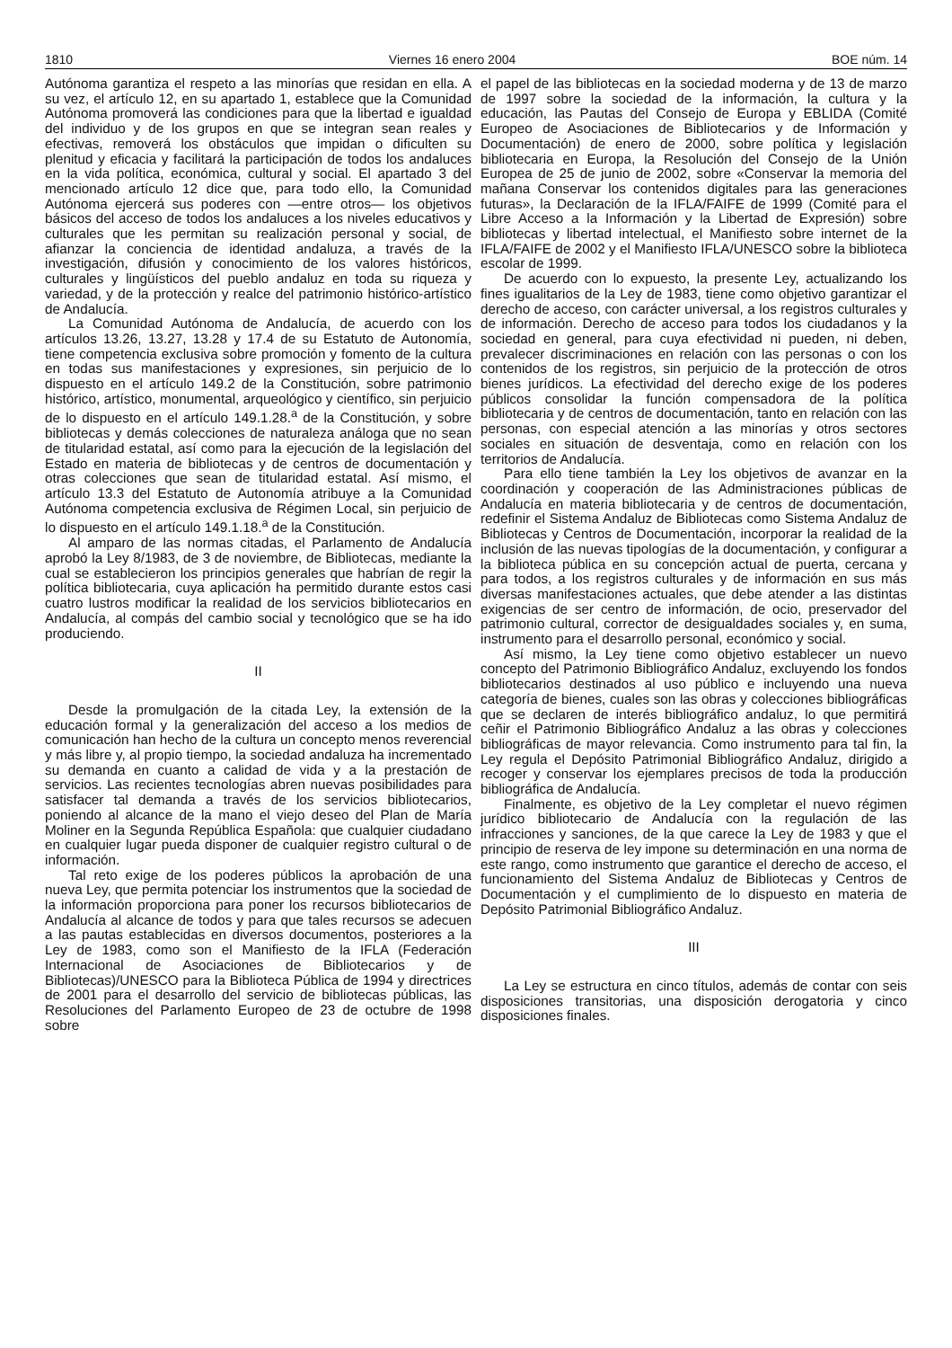1810 Viernes 16 enero 2004 BOE núm. 14
Autónoma garantiza el respeto a las minorías que residan en ella. A su vez, el artículo 12, en su apartado 1, establece que la Comunidad Autónoma promoverá las condiciones para que la libertad e igualdad del individuo y de los grupos en que se integran sean reales y efectivas, removerá los obstáculos que impidan o dificulten su plenitud y eficacia y facilitará la participación de todos los andaluces en la vida política, económica, cultural y social. El apartado 3 del mencionado artículo 12 dice que, para todo ello, la Comunidad Autónoma ejercerá sus poderes con —entre otros— los objetivos básicos del acceso de todos los andaluces a los niveles educativos y culturales que les permitan su realización personal y social, de afianzar la conciencia de identidad andaluza, a través de la investigación, difusión y conocimiento de los valores históricos, culturales y lingüísticos del pueblo andaluz en toda su riqueza y variedad, y de la protección y realce del patrimonio histórico-artístico de Andalucía.
La Comunidad Autónoma de Andalucía, de acuerdo con los artículos 13.26, 13.27, 13.28 y 17.4 de su Estatuto de Autonomía, tiene competencia exclusiva sobre promoción y fomento de la cultura en todas sus manifestaciones y expresiones, sin perjuicio de lo dispuesto en el artículo 149.2 de la Constitución, sobre patrimonio histórico, artístico, monumental, arqueológico y científico, sin perjuicio de lo dispuesto en el artículo 149.1.28.<sup>a</sup> de la Constitución, y sobre bibliotecas y demás colecciones de naturaleza análoga que no sean de titularidad estatal, así como para la ejecución de la legislación del Estado en materia de bibliotecas y de centros de documentación y otras colecciones que sean de titularidad estatal. Así mismo, el artículo 13.3 del Estatuto de Autonomía atribuye a la Comunidad Autónoma competencia exclusiva de Régimen Local, sin perjuicio de lo dispuesto en el artículo 149.1.18.<sup>a</sup> de la Constitución.
Al amparo de las normas citadas, el Parlamento de Andalucía aprobó la Ley 8/1983, de 3 de noviembre, de Bibliotecas, mediante la cual se establecieron los principios generales que habrían de regir la política bibliotecaria, cuya aplicación ha permitido durante estos casi cuatro lustros modificar la realidad de los servicios bibliotecarios en Andalucía, al compás del cambio social y tecnológico que se ha ido produciendo.
II
Desde la promulgación de la citada Ley, la extensión de la educación formal y la generalización del acceso a los medios de comunicación han hecho de la cultura un concepto menos reverencial y más libre y, al propio tiempo, la sociedad andaluza ha incrementado su demanda en cuanto a calidad de vida y a la prestación de servicios. Las recientes tecnologías abren nuevas posibilidades para satisfacer tal demanda a través de los servicios bibliotecarios, poniendo al alcance de la mano el viejo deseo del Plan de María Moliner en la Segunda República Española: que cualquier ciudadano en cualquier lugar pueda disponer de cualquier registro cultural o de información.
Tal reto exige de los poderes públicos la aprobación de una nueva Ley, que permita potenciar los instrumentos que la sociedad de la información proporciona para poner los recursos bibliotecarios de Andalucía al alcance de todos y para que tales recursos se adecuen a las pautas establecidas en diversos documentos, posteriores a la Ley de 1983, como son el Manifiesto de la IFLA (Federación Internacional de Asociaciones de Bibliotecarios y de Bibliotecas)/UNESCO para la Biblioteca Pública de 1994 y directrices de 2001 para el desarrollo del servicio de bibliotecas públicas, las Resoluciones del Parlamento Europeo de 23 de octubre de 1998 sobre
el papel de las bibliotecas en la sociedad moderna y de 13 de marzo de 1997 sobre la sociedad de la información, la cultura y la educación, las Pautas del Consejo de Europa y EBLIDA (Comité Europeo de Asociaciones de Bibliotecarios y de Información y Documentación) de enero de 2000, sobre política y legislación bibliotecaria en Europa, la Resolución del Consejo de la Unión Europea de 25 de junio de 2002, sobre «Conservar la memoria del mañana Conservar los contenidos digitales para las generaciones futuras», la Declaración de la IFLA/FAIFE de 1999 (Comité para el Libre Acceso a la Información y la Libertad de Expresión) sobre bibliotecas y libertad intelectual, el Manifiesto sobre internet de la IFLA/FAIFE de 2002 y el Manifiesto IFLA/UNESCO sobre la biblioteca escolar de 1999.
De acuerdo con lo expuesto, la presente Ley, actualizando los fines igualitarios de la Ley de 1983, tiene como objetivo garantizar el derecho de acceso, con carácter universal, a los registros culturales y de información. Derecho de acceso para todos los ciudadanos y la sociedad en general, para cuya efectividad ni pueden, ni deben, prevalecer discriminaciones en relación con las personas o con los contenidos de los registros, sin perjuicio de la protección de otros bienes jurídicos. La efectividad del derecho exige de los poderes públicos consolidar la función compensadora de la política bibliotecaria y de centros de documentación, tanto en relación con las personas, con especial atención a las minorías y otros sectores sociales en situación de desventaja, como en relación con los territorios de Andalucía.
Para ello tiene también la Ley los objetivos de avanzar en la coordinación y cooperación de las Administraciones públicas de Andalucía en materia bibliotecaria y de centros de documentación, redefinir el Sistema Andaluz de Bibliotecas como Sistema Andaluz de Bibliotecas y Centros de Documentación, incorporar la realidad de la inclusión de las nuevas tipologías de la documentación, y configurar a la biblioteca pública en su concepción actual de puerta, cercana y para todos, a los registros culturales y de información en sus más diversas manifestaciones actuales, que debe atender a las distintas exigencias de ser centro de información, de ocio, preservador del patrimonio cultural, corrector de desigualdades sociales y, en suma, instrumento para el desarrollo personal, económico y social.
Así mismo, la Ley tiene como objetivo establecer un nuevo concepto del Patrimonio Bibliográfico Andaluz, excluyendo los fondos bibliotecarios destinados al uso público e incluyendo una nueva categoría de bienes, cuales son las obras y colecciones bibliográficas que se declaren de interés bibliográfico andaluz, lo que permitirá ceñir el Patrimonio Bibliográfico Andaluz a las obras y colecciones bibliográficas de mayor relevancia. Como instrumento para tal fin, la Ley regula el Depósito Patrimonial Bibliográfico Andaluz, dirigido a recoger y conservar los ejemplares precisos de toda la producción bibliográfica de Andalucía.
Finalmente, es objetivo de la Ley completar el nuevo régimen jurídico bibliotecario de Andalucía con la regulación de las infracciones y sanciones, de la que carece la Ley de 1983 y que el principio de reserva de ley impone su determinación en una norma de este rango, como instrumento que garantice el derecho de acceso, el funcionamiento del Sistema Andaluz de Bibliotecas y Centros de Documentación y el cumplimiento de lo dispuesto en materia de Depósito Patrimonial Bibliográfico Andaluz.
III
La Ley se estructura en cinco títulos, además de contar con seis disposiciones transitorias, una disposición derogatoria y cinco disposiciones finales.